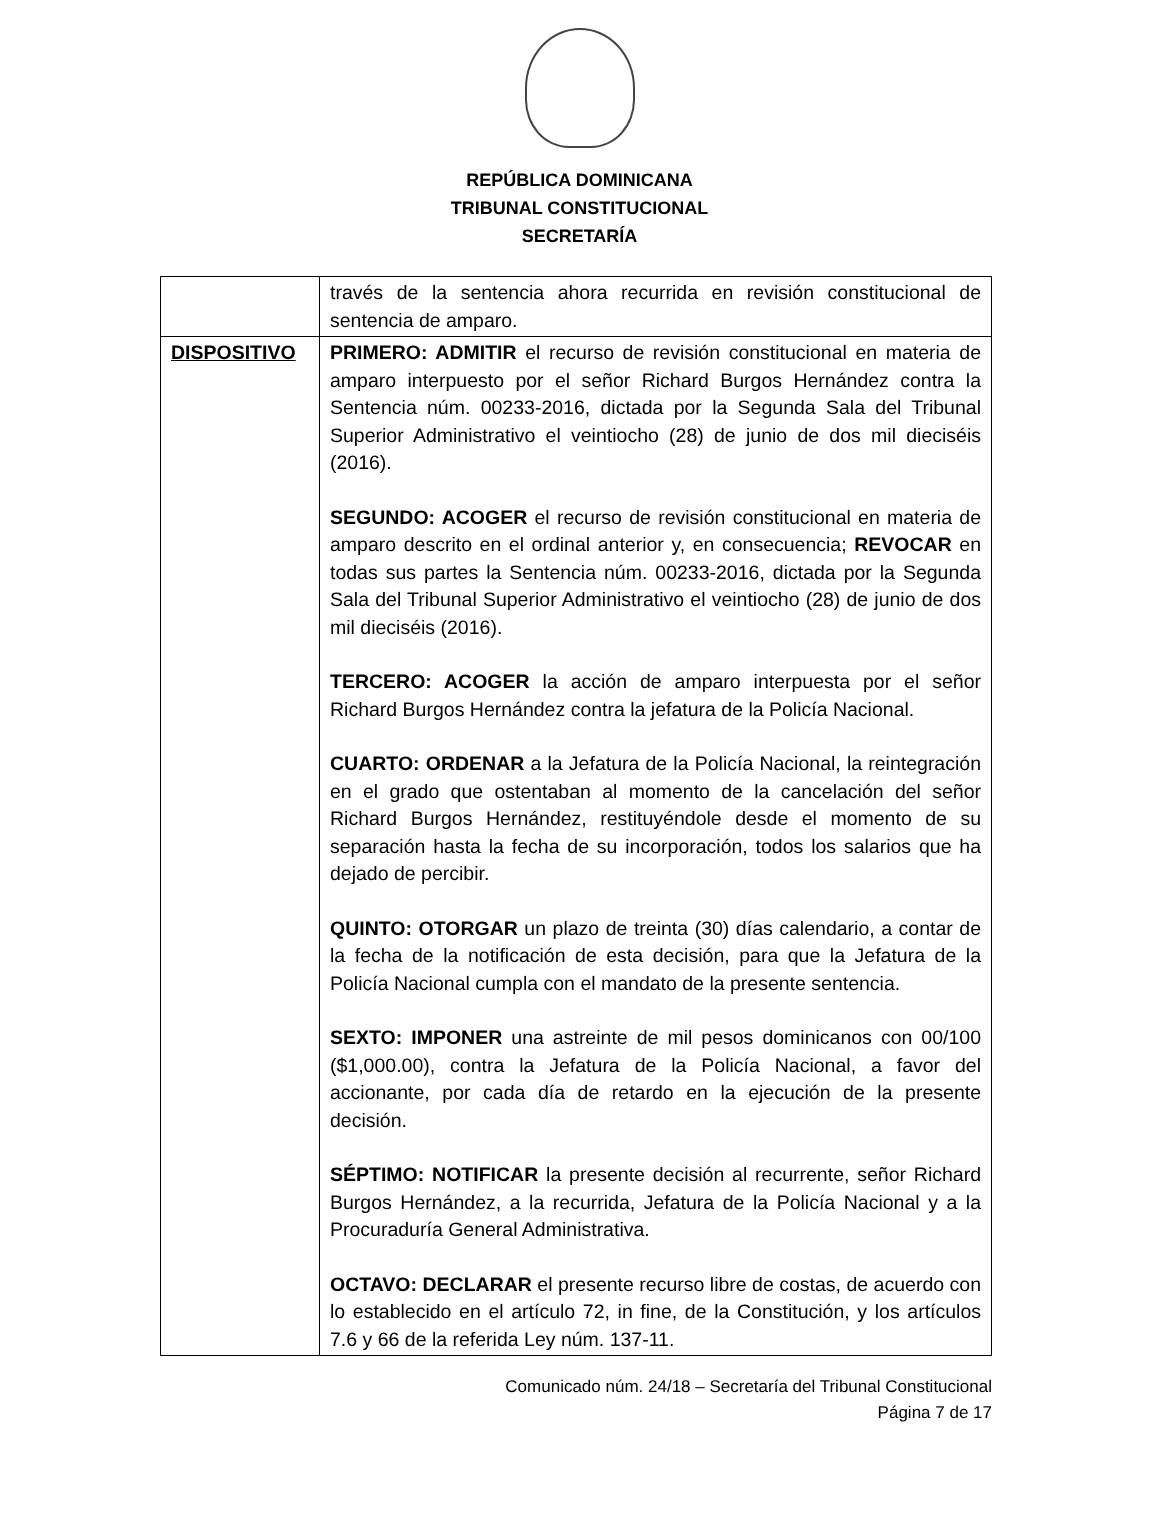REPÚBLICA DOMINICANA
TRIBUNAL CONSTITUCIONAL
SECRETARÍA
| | través de la sentencia ahora recurrida en revisión constitucional de sentencia de amparo. |
| DISPOSITIVO | PRIMERO: ADMITIR el recurso de revisión constitucional en materia de amparo interpuesto por el señor Richard Burgos Hernández contra la Sentencia núm. 00233-2016, dictada por la Segunda Sala del Tribunal Superior Administrativo el veintiocho (28) de junio de dos mil dieciséis (2016). SEGUNDO: ACOGER el recurso de revisión constitucional en materia de amparo descrito en el ordinal anterior y, en consecuencia; REVOCAR en todas sus partes la Sentencia núm. 00233-2016, dictada por la Segunda Sala del Tribunal Superior Administrativo el veintiocho (28) de junio de dos mil dieciséis (2016). TERCERO: ACOGER la acción de amparo interpuesta por el señor Richard Burgos Hernández contra la jefatura de la Policía Nacional. CUARTO: ORDENAR a la Jefatura de la Policía Nacional, la reintegración en el grado que ostentaban al momento de la cancelación del señor Richard Burgos Hernández, restituyéndole desde el momento de su separación hasta la fecha de su incorporación, todos los salarios que ha dejado de percibir. QUINTO: OTORGAR un plazo de treinta (30) días calendario, a contar de la fecha de la notificación de esta decisión, para que la Jefatura de la Policía Nacional cumpla con el mandato de la presente sentencia. SEXTO: IMPONER una astreinte de mil pesos dominicanos con 00/100 ($1,000.00), contra la Jefatura de la Policía Nacional, a favor del accionante, por cada día de retardo en la ejecución de la presente decisión. SÉPTIMO: NOTIFICAR la presente decisión al recurrente, señor Richard Burgos Hernández, a la recurrida, Jefatura de la Policía Nacional y a la Procuraduría General Administrativa. OCTAVO: DECLARAR el presente recurso libre de costas, de acuerdo con lo establecido en el artículo 72, in fine, de la Constitución, y los artículos 7.6 y 66 de la referida Ley núm. 137-11. |
Comunicado núm. 24/18 – Secretaría del Tribunal Constitucional
Página 7 de 17